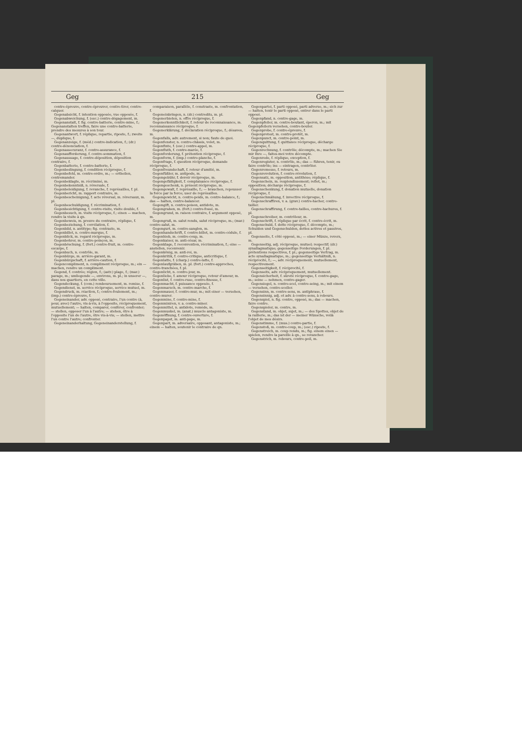Geg 215 Geg
contre-épreuve, contre-épreuver, contre-tirer, contre-calquer.
Gegenabsicht, f. intention opposée, vue opposée, f.
Gegenabweichung, f. (esc.) contre-dégagement, m.
Gegenanstalt, f. fig. contre-batterie, contre-mine, f.; Gegenanstalten treffen, faire une contre-batterie, prendre des mesures à son tour.
Gegenantwort, f. réplique, repartie, riposte, f.; zweite —, duplique, f.
Gegenanzeige, f. (méd.) contre-indication, f.; (dr.) contre-dénonciation, f.
Gegenassecuranz, f. contre-assurance, f.
Gegenaufforderung, f. contre-sommation, f.
Gegenaussage, f. contre-déposition, déposition contraire, f.
Gegenbatterie, f. contre-batterie, f.
Gegenbedingung, f. condition réciproque, f.
Gegenbefehl, m. contre-ordre, m.; — ertheilen, contremander.
Gegenbeklagte, m. récriminé, m.
Gegenbekenntniß, n. réversale, f.
Gegenbeleidigung, f. revanche, f. représailles, f. pl.
Gegenbericht, m. rapport contraire, m.
Gegenbescheinigung, f. acte réversal, m. réversaux, m. pl.
Gegenbeschuldigung, f. récrimination, f.
Gegenbesichtigung, f. contre-visite, visite double, f.
Gegenbesuch, m. visite réciproque, f.; einen — machen, rendre la visite à qn.
Gegenbeweis, m. preuve du contraire, réplique, f.
Gegenbeziehung, f. corrélation, f.
Gegenbild, n. antitype; fig. contraste, m.
Gegenbillet, n. contre-marque, f.
Gegenblick, m. regard réciproque, m.
Gegenbohrer, m. contre-poinçon, m.
Gegenböschung, f. (fort.) contre-fruit, m. contre-escarpe, f.
Gegenbuch, n. contrôle, m.
Gegenbürge, m. arrière-garant, m.
Gegenbürgschaft, f. arrière-caution, f.
Gegencompliment, n. compliment réciproque, m.; ein — machen, rendre un compliment.
Gegend, f. contrée; région, f.; (astr.) plage, f.; (mar.) parage, m.; umliegende —, environs, m. pl.; in unserer —, dans nos quartiers, en cette ville.
Gegendeckung, f. (com.) remboursement, m. remise, f.
Gegendienst, m. service réciproque, service mutuel, m.
Gegendruck, m. réaction, f.; contre-foulement, m.; (imp.) contre-épreuve, f.
Gegeneinander, adv. opposé, contraire, l'un contre (à, pour, avec) l'autre, vis-à-vis, à l'opposite, réciproquement, mutuellement; — halten, comparer, conférer, confronter; — stellen, opposer l'un à l'autre; — stehen, être à l'opposite l'un de l'autre, être vis-à-vis; — stellen, mettre l'un contre l'autre; confronter.
Gegeneinanderhaltung, Gegeneinanderstellung, f.
comparaison, parallèle, f. constraste, m. confrontation, f.
Gegeneinbringen, n. (dr.) contredits, m. pl.
Gegenerbieten, n. offre réciproque, f.
Gegenerkenntlichkeit, f. retour de reconnaissance, m. reconnaissance réciproque, f.
Gegenerklärung, f. déclaration réciproque, f.; désaveu, m.
Gegenfalls, adv. autrement, si non; faute de quoi.
Gegenfenster, n. contre-châssis, volet, m.
Gegenfinte, f. (esc.) contre-appel, m.
Gegenfluth, f. contre-marée, f.
Gegenforderung, f. prétention réciproque, f.
Gegenform, f. (imp.) contre-planche, f.
Gegenfrage, f. question réciproque, demande réciproque, f.
Gegenfreundschaft, f. retour d'amitié, m.
Gegenfüßler, m. antipode, m.
Gegengebühr, f. devoir réciproque, m.
Gegengefälligkeit, f. complaisance réciproque, f.
Gegengeschenk, n. présent réciproque, m.
Gegengewalt, f. représaille, f.; — brauchen, repousser la force par la force; user de représailles.
Gegengewicht, n. contre-poids, m. contre-balance, f.; das — halten, contre-balancer.
Gegengift, n. contre-poison, antidote, m.
Gegengraben, m. (fort.) contre-fossé, m.
Gegengrund, m. raison contraire, f. argument opposé, m.
Gegengruß, m. salut rendu, salut réciproque, m.; (mar.) contre-salut, m.
Gegengurt, m. contre-sanglon, m.
Gegenhandschrift, f. contre-billet, m. contre-cédule, f.
Gegenhieb, m. contre-coup, m.
Gegenkaiser, m. anti-césar, m.
Gegenklage, f. reconvention, récrimination, f.; eine — anstellen, reconvenir.
Gegenkönig, m. anti-roi, m.
Gegenkritik, f. contre-critique, anticritique, f.
Gegenlatte, f. (charp.) contre-latte, f.
Gegenlaufgräben, m. pl. (fort.) contre-approches, contre-tranchées, f. pl.
Gegenlicht, n. contre-jour, m.
Gegenliebe, f. amour réciproque, retour d'amour, m.
Gegenlist, f. contre-ruse, contre-finesse, f.
Gegenmacht, f. puissance opposée, f.
Gegenmarsch, m. contre-marche, f.
Gegenmauer, f. contre-mur, m.; mit einer — versehen, contre-murer.
Gegenmine, f. contre-mine, f.
Gegenminiren, v. a. contre-miner.
Gegenmittel, n. antidote, remède, m.
Gegenmuskel, m. (anat.) muscle antagoniste, m.
Gegenöffnung, f. contre-ouverture, f.
Gegenpapst, m. anti-pape, m.
Gegenpart, m. adversaire, opposant, antagoniste, m.; einem — halten, soutenir le contraire de qn.
Gegenpartei, f. parti opposé, parti adverse, m.; sich zur — halten, tenir le parti opposé, entrer dans le parti opposé.
Gegenpfand, n. contre-gage, m.
Gegenpfeiler, m. contre-boutant, éperon, m.; mit Gegenpfeilern versehen, contre-bouter.
Gegenprobe, f. contre-épreuve, f.
Gegenprotest, m. contre-protêt, m.
Gegenpunct, m. contre-point, m.
Gegenquittung, f. quittance réciproque, décharge réciproque, f.
Gegenrechnung, f. contrôle; décompte, m.; machen Sie mir Ihre —, faites-moi votre décompte.
Gegenrede, f. réplique, exception, f.
Gegenregister, n. contrôle, m.; das — führen, tenir, ou faire contrôle; ins — eintragen, contrôler.
Gegenremesse, f. retours, m.
Gegenrevolution, f. contre-révolution, f.
Gegensatz, m. opposition, antithèse; réplique, f.
Gegenschein, m. resplendissement; reflet, m.; opposition; décharge réciproque, f.
Gegenschenkung, f. donation mutuelle, donation réciproque, f.
Gegenschmähung, f. invective réciproque, f.
Gegenschraffiren, v. a. (grav.) contre-hacher, contre-tailler.
Gegenschraffirung, f. contre-tailles, contre-hachures, f. pl.
Gegenschreiber, m. contrôleur, m.
Gegenschrift, f. réplique par écrit, f. contre-écrit, m.
Gegenschuld, f. dette réciproque, f. décompte, m.; Schulden und Gegenschulden, dettes actives et passives, pl.
Gegenseite, f. côté opposé, m.; — einer Münze, revers, m.
Gegenseitig, adj. réciproque, mutuel; respectif; (dr.) synallagmatique; gegenseitige Forderungen, f. pl. prétentions respectives, f. pl.; gegenseitige Vertrag, m. acte synallagmatique, m.; gegenseitige Verhältniß, n. réciprocité, f.; —, adv. réciproquement, mutuellement, respectivement.
Gegenseitigkeit, f. réciprocité, f.
Gegenseits, adv. réciproquement, mutuellement.
Gegensicherheit, f. sûreté réciproque, f. contre-gage, m.; seine — nehmen, contre-gager.
Gegensiegel, n. contre-scel, contre-seing, m.; mit einem — versehen, contre-sceller.
Gegensinn, m. contre-sens, m. antiphrase, f.
Gegensinnig, adj. et adv. à contre-sens, à rebours.
Gegenspiel, n. fig. contre, opposé, m.; das — machen, faire contre.
Gegenspieler, m. contre, m.
Gegenstand, m. objet, sujet, m.; — des Spottes, objet de la raillerie, m.; das ist der — meiner Wünsche, voilà l'objet de mes désirs.
Gegenstimme, f. (mus.) contre-partie, f.
Gegenstoß, m. contre-coup, m.; (esc.) riposte, f.
Gegenstreich, m. coup rendu, m.; fig. einem einen — spielen, rendre la pareille à qn., se revancher.
Gegenstrich, m. rebours, contre-poil, m.